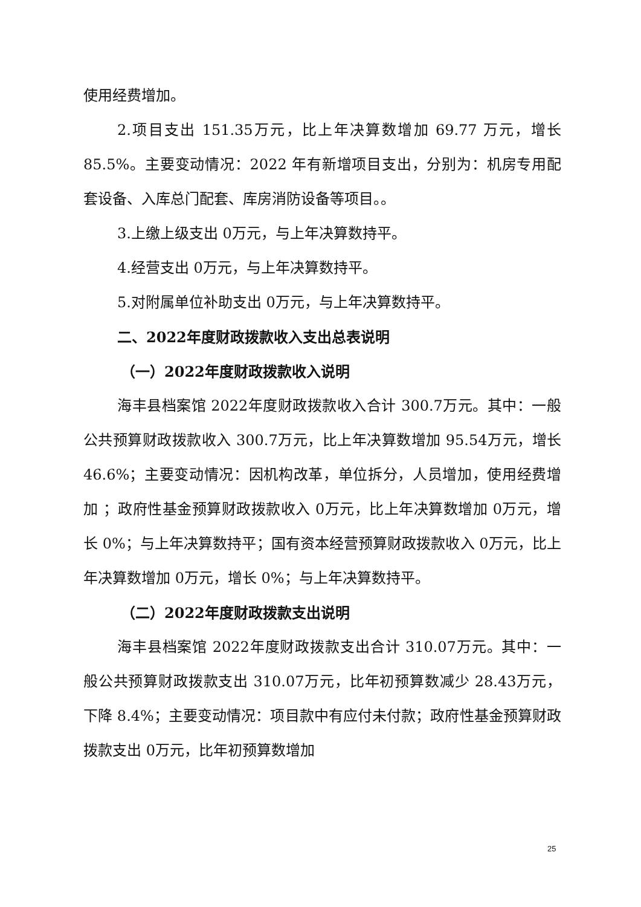使用经费增加。
2.项目支出 151.35万元，比上年决算数增加 69.77 万元，增长 85.5%。主要变动情况：2022 年有新增项目支出，分别为：机房专用配套设备、入库总门配套、库房消防设备等项目。。
3.上缴上级支出 0万元，与上年决算数持平。
4.经营支出 0万元，与上年决算数持平。
5.对附属单位补助支出 0万元，与上年决算数持平。
二、2022年度财政拨款收入支出总表说明
（一）2022年度财政拨款收入说明
海丰县档案馆 2022年度财政拨款收入合计 300.7万元。其中：一般公共预算财政拨款收入 300.7万元，比上年决算数增加 95.54万元，增长 46.6%；主要变动情况：因机构改革，单位拆分，人员增加，使用经费增加 ；政府性基金预算财政拨款收入 0万元，比上年决算数增加 0万元，增长 0%；与上年决算数持平；国有资本经营预算财政拨款收入 0万元，比上年决算数增加 0万元，增长 0%；与上年决算数持平。
（二）2022年度财政拨款支出说明
海丰县档案馆 2022年度财政拨款支出合计 310.07万元。其中：一般公共预算财政拨款支出 310.07万元，比年初预算数减少 28.43万元，下降 8.4%；主要变动情况：项目款中有应付未付款；政府性基金预算财政拨款支出 0万元，比年初预算数增加
25